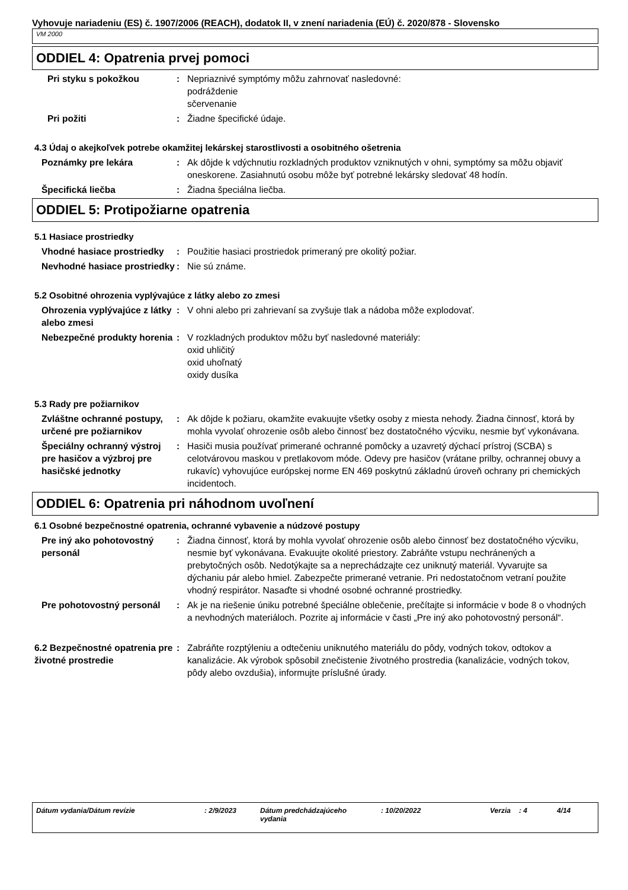Vyhovuje nariadeniu (ES) č. 1907/2006 (REACH), dodatok II, v znení nariadenia (EÚ) č. 2020/878 - Slovensko
VM 2000
ODDIEL 4: Opatrenia prvej pomoci
Pri styku s pokožkou : Nepriaznivé symptómy môžu zahrnovať nasledovné:
podráždenie
sčervenanie
Pri požiti : Žiadne špecifické údaje.
4.3 Údaj o akejkoľvek potrebe okamžitej lekárskej starostlivosti a osobitného ošetrenia
Poznámky pre lekára : Ak dôjde k vdýchnutiu rozkladných produktov vzniknutých v ohni, symptómy sa môžu objaviť oneskorene. Zasiahnutú osobu môže byť potrebné lekársky sledovať 48 hodín.
Špecifická liečba : Žiadna špeciálna liečba.
ODDIEL 5: Protipožiarne opatrenia
5.1 Hasiace prostriedky
Vhodné hasiace prostriedky : Použitie hasiaci prostriedok primeraný pre okolitý požiar.
Nevhodné hasiace prostriedky
: Nie sú známe.
5.2 Osobitné ohrozenia vyplývajúce z látky alebo zo zmesi
Ohrozenia vyplývajúce z látky alebo zmesi
: V ohni alebo pri zahrievaní sa zvyšuje tlak a nádoba môže explodovať.
Nebezpečné produkty horenia
: V rozkladných produktov môžu byť nasledovné materiály:
oxid uhličitý
oxid uhoľnatý
oxidy dusíka
5.3 Rady pre požiarnikov
Zvláštne ochranné postupy, určené pre požiarnikov
: Ak dôjde k požiaru, okamžite evakuujte všetky osoby z miesta nehody. Žiadna činnosť, ktorá by mohla vyvolať ohrozenie osôb alebo činnosť bez dostatočného výcviku, nesmie byť vykonávana.
Špeciálny ochranný výstroj pre hasičov a výzbroj pre hasičské jednotky
: Hasiči musia používať primerané ochranné pomôcky a uzavretý dýchací prístroj (SCBA) s celotvárovou maskou v pretlakovom móde. Odevy pre hasičov (vrátane prilby, ochrannej obuvy a rukavíc) vyhovujúce európskej norme EN 469 poskytnú základnú úroveň ochrany pri chemických incidentoch.
ODDIEL 6: Opatrenia pri náhodnom uvoľnení
6.1 Osobné bezpečnostné opatrenia, ochranné vybavenie a núdzové postupy
Pre iný ako pohotovostný personál
: Žiadna činnosť, ktorá by mohla vyvolať ohrozenie osôb alebo činnosť bez dostatočného výcviku, nesmie byť vykonávana. Evakuujte okolité priestory. Zabráňte vstupu nechránených a prebytočných osôb. Nedotýkajte sa a neprechádzajte cez uniknutý materiál. Vyvarujte sa dýchaniu pár alebo hmiel. Zabezpečte primerané vetranie. Pri nedostatočnom vetraní použite vhodný respirátor. Nasaďte si vhodné osobné ochranné prostriedky.
Pre pohotovostný personál : Ak je na riešenie úniku potrebné špeciálne oblečenie, prečítajte si informácie v bode 8 o vhodných a nevhodných materiáloch. Pozrite aj informácie v časti „Pre iný ako pohotovostný personál“.
6.2 Bezpečnostné opatrenia pre životné prostredie
: Zabráňte rozptýleniu a odtečeniu uniknutého materiálu do pôdy, vodných tokov, odtokov a kanalizácie. Ak výrobok spôsobil znečistenie životného prostredia (kanalizácie, vodných tokov, pôdy alebo ovzdušia), informujte príslušné úrady.
Dátum vydania/Dátum revízie : 2/9/2023 Dátum predchádzajúceho vydania
: 10/20/2022 Verzia : 4 4/14